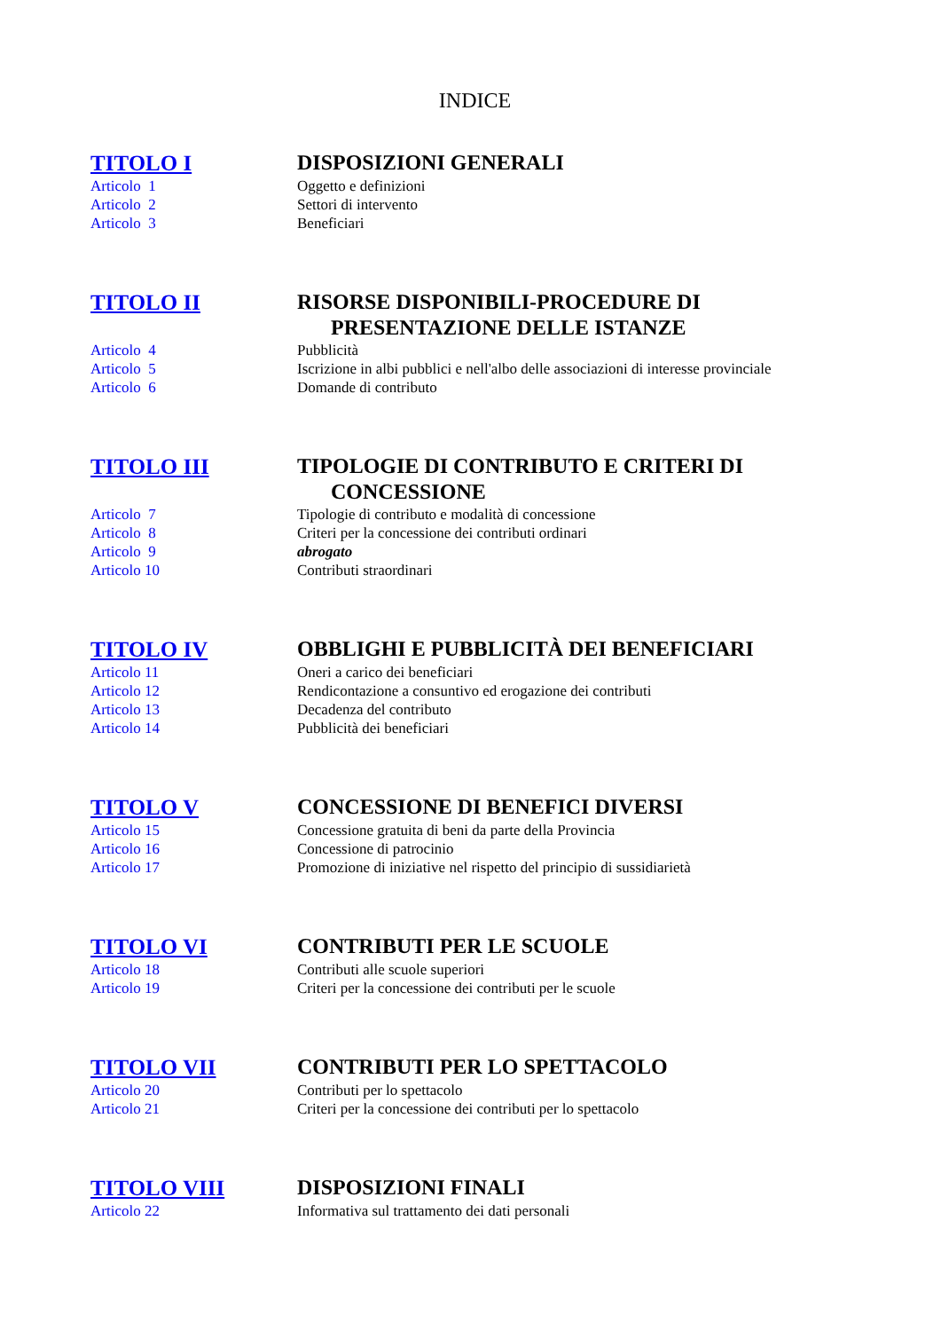INDICE
TITOLO I
DISPOSIZIONI GENERALI
Articolo 1
Oggetto e definizioni
Articolo 2
Settori di intervento
Articolo 3
Beneficiari
TITOLO II
RISORSE DISPONIBILI-PROCEDURE DI
PRESENTAZIONE DELLE ISTANZE
Articolo 4
Pubblicità
Articolo 5
Iscrizione in albi pubblici e nell'albo delle associazioni di interesse provinciale
Articolo 6
Domande di contributo
TITOLO III
TIPOLOGIE DI CONTRIBUTO E CRITERI DI
CONCESSIONE
Articolo 7
Tipologie di contributo e modalità di concessione
Articolo 8
Criteri per la concessione dei contributi ordinari
Articolo 9
abrogato
Articolo 10
Contributi straordinari
TITOLO IV
OBBLIGHI E PUBBLICITÀ DEI BENEFICIARI
Articolo 11
Oneri a carico dei beneficiari
Articolo 12
Rendicontazione a consuntivo ed erogazione dei contributi
Articolo 13
Decadenza del contributo
Articolo 14
Pubblicità dei beneficiari
TITOLO V
CONCESSIONE DI BENEFICI DIVERSI
Articolo 15
Concessione gratuita di beni da parte della Provincia
Articolo 16
Concessione di patrocinio
Articolo 17
Promozione di iniziative nel rispetto del principio di sussidiarietà
TITOLO VI
CONTRIBUTI PER LE SCUOLE
Articolo 18
Contributi alle scuole superiori
Articolo 19
Criteri per la concessione dei contributi per le scuole
TITOLO VII
CONTRIBUTI PER LO SPETTACOLO
Articolo 20
Contributi per lo spettacolo
Articolo 21
Criteri per la concessione dei contributi per lo spettacolo
TITOLO VIII
DISPOSIZIONI FINALI
Articolo 22
Informativa sul trattamento dei dati personali